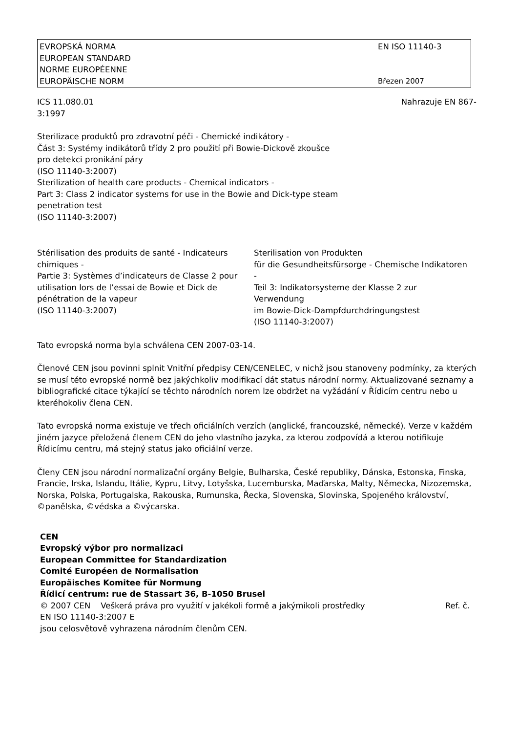EVROPSKÁ NORMA
EUROPEAN STANDARD
NORME EUROPÉENNE
EUROPÄISCHE NORM
EN ISO 11140-3
Březen 2007
ICS 11.080.01 Nahrazuje EN 867-
3:1997
Sterilizace produktů pro zdravotní péči - Chemické indikátory -
Část 3: Systémy indikátorů třídy 2 pro použití při Bowie-Dickově zkoušce
pro detekci pronikání páry
(ISO 11140-3:2007)
Sterilization of health care products - Chemical indicators -
Part 3: Class 2 indicator systems for use in the Bowie and Dick-type steam
penetration test
(ISO 11140-3:2007)
Stérilisation des produits de santé - Indicateurs chimiques -
Partie 3: Systèmes d’indicateurs de Classe 2 pour utilisation lors de l’essai de Bowie et Dick de pénétration de la vapeur
(ISO 11140-3:2007)
Sterilisation von Produkten
für die Gesundheitsfürsorge - Chemische Indikatoren -
Teil 3: Indikatorsysteme der Klasse 2 zur Verwendung
im Bowie-Dick-Dampfdurchdringungstest
(ISO 11140-3:2007)
Tato evropská norma byla schválena CEN 2007-03-14.
Členové CEN jsou povinni splnit Vnitřní předpisy CEN/CENELEC, v nichž jsou stanoveny podmínky, za kterých se musí této evropské normě bez jakýchkoliv modifikací dát status národní normy. Aktualizované seznamy a bibliografické citace týkající se těchto národních norem lze obdržet na vyžádání v Řídicím centru nebo u kteréhokoliv člena CEN.
Tato evropská norma existuje ve třech oficiálních verzích (anglické, francouzské, německé). Verze v každém jiném jazyce přeložená členem CEN do jeho vlastního jazyka, za kterou zodpovídá a kterou notifikuje Řídicímu centru, má stejný status jako oficiální verze.
Členy CEN jsou národní normalizační orgány Belgie, Bulharska, České republiky, Dánska, Estonska, Finska, Francie, Irska, Islandu, Itálie, Kypru, Litvy, Lotyšska, Lucemburska, Maďarska, Malty, Německa, Nizozemska, Norska, Polska, Portugalska, Rakouska, Rumunska, Řecka, Slovenska, Slovinska, Spojeného království, ©panělska, ©védska a ©výcarska.
CEN
Evropský výbor pro normalizaci
European Committee for Standardization
Comité Européen de Normalisation
Europäisches Komitee für Normung
Řídicí centrum: rue de Stassart 36, B-1050 Brusel
© 2007 CEN Veškerá práva pro využití v jakékoli formě a jakýmikoli prostředky Ref. č.
EN ISO 11140-3:2007 E
jsou celosvětově vyhrazena národním členům CEN.